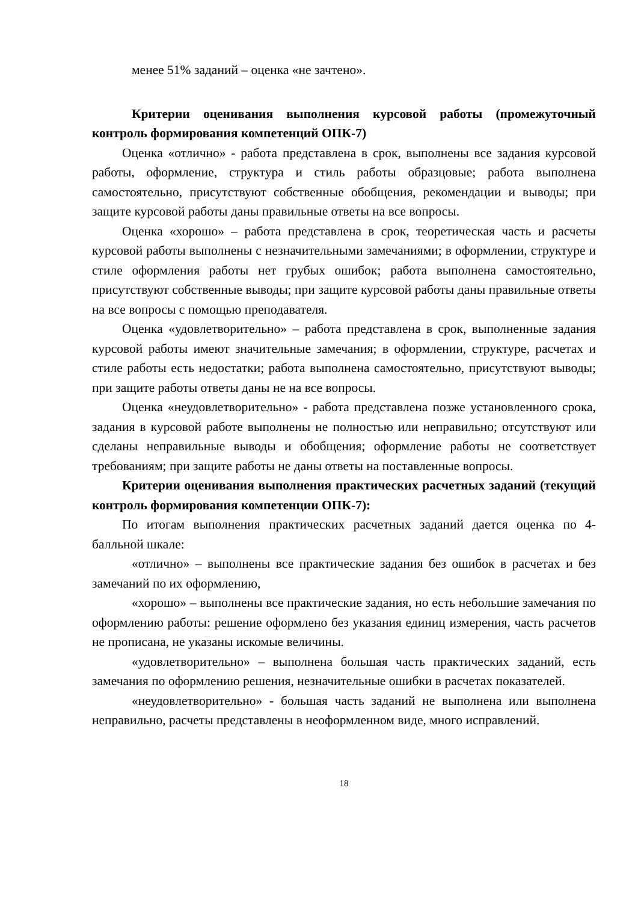менее 51% заданий – оценка «не зачтено».
Критерии оценивания выполнения курсовой работы (промежуточный контроль формирования компетенций ОПК-7)
Оценка «отлично» - работа представлена в срок, выполнены все задания курсовой работы, оформление, структура и стиль работы образцовые; работа выполнена самостоятельно, присутствуют собственные обобщения, рекомендации и выводы; при защите курсовой работы даны правильные ответы на все вопросы.
Оценка «хорошо» – работа представлена в срок, теоретическая часть и расчеты курсовой работы выполнены с незначительными замечаниями; в оформлении, структуре и стиле оформления работы нет грубых ошибок; работа выполнена самостоятельно, присутствуют собственные выводы; при защите курсовой работы даны правильные ответы на все вопросы с помощью преподавателя.
Оценка «удовлетворительно» – работа представлена в срок, выполненные задания курсовой работы имеют значительные замечания; в оформлении, структуре, расчетах и стиле работы есть недостатки; работа выполнена самостоятельно, присутствуют выводы; при защите работы ответы даны не на все вопросы.
Оценка «неудовлетворительно» - работа представлена позже установленного срока, задания в курсовой работе выполнены не полностью или неправильно; отсутствуют или сделаны неправильные выводы и обобщения; оформление работы не соответствует требованиям; при защите работы не даны ответы на поставленные вопросы.
Критерии оценивания выполнения практических расчетных заданий (текущий контроль формирования компетенции ОПК-7):
По итогам выполнения практических расчетных заданий дается оценка по 4-балльной шкале:
«отлично» – выполнены все практические задания без ошибок в расчетах и без замечаний по их оформлению,
«хорошо» – выполнены все практические задания, но есть небольшие замечания по оформлению работы: решение оформлено без указания единиц измерения, часть расчетов не прописана, не указаны искомые величины.
«удовлетворительно» – выполнена большая часть практических заданий, есть замечания по оформлению решения, незначительные ошибки в расчетах показателей.
«неудовлетворительно» - большая часть заданий не выполнена или выполнена неправильно, расчеты представлены в неоформленном виде, много исправлений.
18